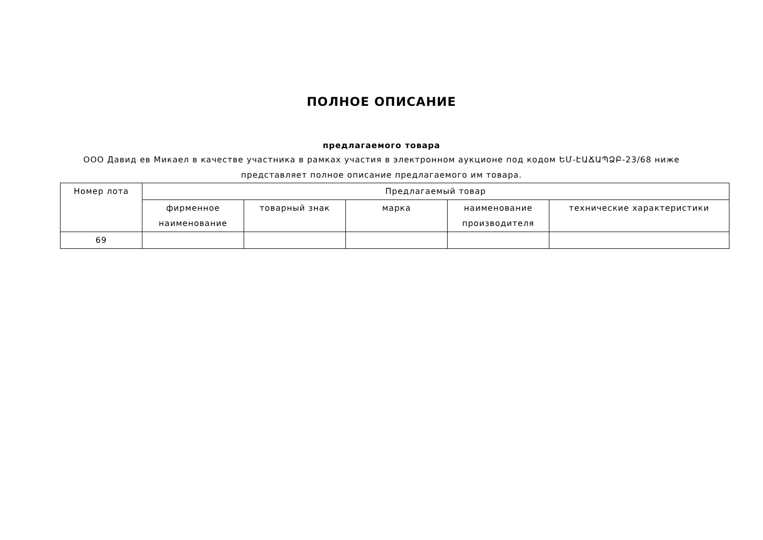ПОЛНОЕ ОПИСАНИЕ
предлагаемого товара
ООО Давид ев Микаел в качестве участника в рамках участия в электронном аукционе под кодом ԵՄ-ԷԱՃԱՊՁԲ-23/68 ниже представляет полное описание предлагаемого им товара.
| Номер лота | Предлагаемый товар | | | | |
| --- | --- | --- | --- | --- | --- |
| | фирменное наименование | товарный знак | марка | наименование производителя | технические характеристики |
| 69 | | | | | |